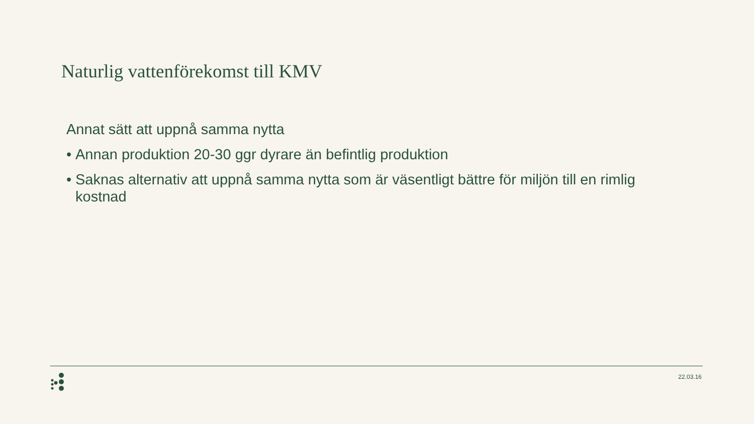Naturlig vattenförekomst till KMV
Annat sätt att uppnå samma nytta
• Annan produktion 20-30 ggr dyrare än befintlig produktion
• Saknas alternativ att uppnå samma nytta som är väsentligt bättre för miljön till en rimlig kostnad
22.03.16